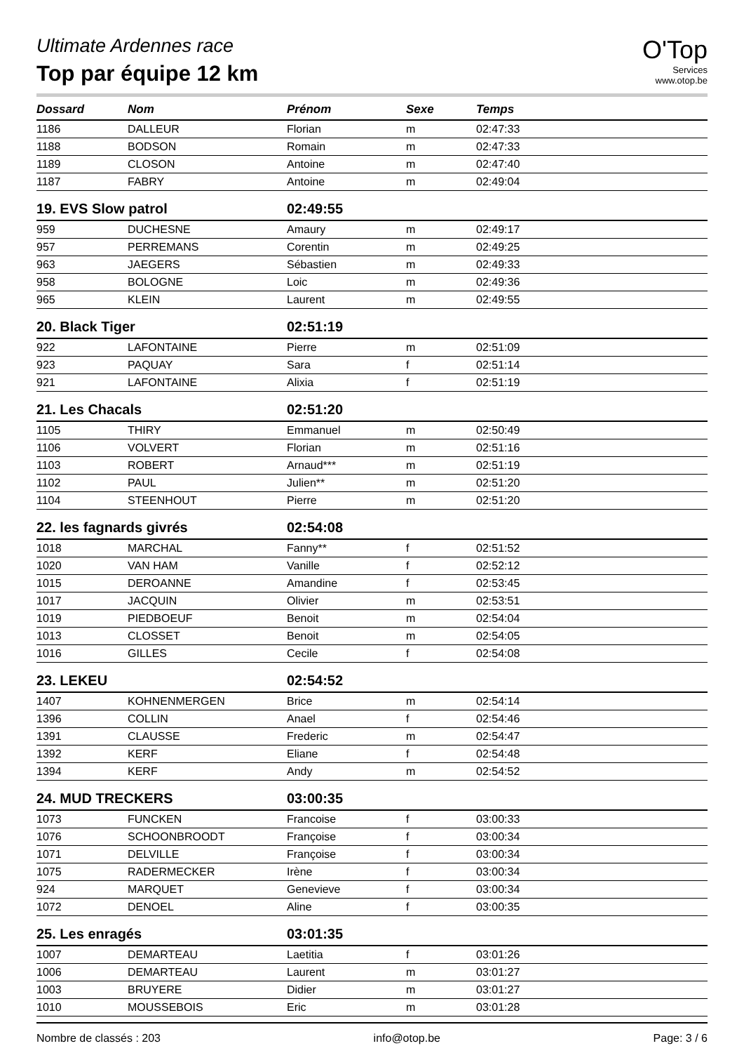O'Top
Services
www.otop.be
Ultimate Ardennes race
Top par équipe 12 km
| Dossard | Nom | Prénom | Sexe | Temps |
| --- | --- | --- | --- | --- |
| 1186 | DALLEUR | Florian | m | 02:47:33 |
| 1188 | BODSON | Romain | m | 02:47:33 |
| 1189 | CLOSON | Antoine | m | 02:47:40 |
| 1187 | FABRY | Antoine | m | 02:49:04 |
| 19. EVS Slow patrol | | 02:49:55 | | |
| 959 | DUCHESNE | Amaury | m | 02:49:17 |
| 957 | PERREMANS | Corentin | m | 02:49:25 |
| 963 | JAEGERS | Sébastien | m | 02:49:33 |
| 958 | BOLOGNE | Loic | m | 02:49:36 |
| 965 | KLEIN | Laurent | m | 02:49:55 |
| 20. Black Tiger | | 02:51:19 | | |
| 922 | LAFONTAINE | Pierre | m | 02:51:09 |
| 923 | PAQUAY | Sara | f | 02:51:14 |
| 921 | LAFONTAINE | Alixia | f | 02:51:19 |
| 21. Les Chacals | | 02:51:20 | | |
| 1105 | THIRY | Emmanuel | m | 02:50:49 |
| 1106 | VOLVERT | Florian | m | 02:51:16 |
| 1103 | ROBERT | Arnaud*** | m | 02:51:19 |
| 1102 | PAUL | Julien** | m | 02:51:20 |
| 1104 | STEENHOUT | Pierre | m | 02:51:20 |
| 22. les fagnards givrés | | 02:54:08 | | |
| 1018 | MARCHAL | Fanny** | f | 02:51:52 |
| 1020 | VAN HAM | Vanille | f | 02:52:12 |
| 1015 | DEROANNE | Amandine | f | 02:53:45 |
| 1017 | JACQUIN | Olivier | m | 02:53:51 |
| 1019 | PIEDBOEUF | Benoit | m | 02:54:04 |
| 1013 | CLOSSET | Benoit | m | 02:54:05 |
| 1016 | GILLES | Cecile | f | 02:54:08 |
| 23. LEKEU | | 02:54:52 | | |
| 1407 | KOHNENMERGEN | Brice | m | 02:54:14 |
| 1396 | COLLIN | Anael | f | 02:54:46 |
| 1391 | CLAUSSE | Frederic | m | 02:54:47 |
| 1392 | KERF | Eliane | f | 02:54:48 |
| 1394 | KERF | Andy | m | 02:54:52 |
| 24. MUD TRECKERS | | 03:00:35 | | |
| 1073 | FUNCKEN | Francoise | f | 03:00:33 |
| 1076 | SCHOONBROODT | Françoise | f | 03:00:34 |
| 1071 | DELVILLE | Françoise | f | 03:00:34 |
| 1075 | RADERMECKER | Irène | f | 03:00:34 |
| 924 | MARQUET | Genevieve | f | 03:00:34 |
| 1072 | DENOEL | Aline | f | 03:00:35 |
| 25. Les enragés | | 03:01:35 | | |
| 1007 | DEMARTEAU | Laetitia | f | 03:01:26 |
| 1006 | DEMARTEAU | Laurent | m | 03:01:27 |
| 1003 | BRUYERE | Didier | m | 03:01:27 |
| 1010 | MOUSSEBOIS | Eric | m | 03:01:28 |
Nombre de classés : 203 info@otop.be Page: 3 / 6